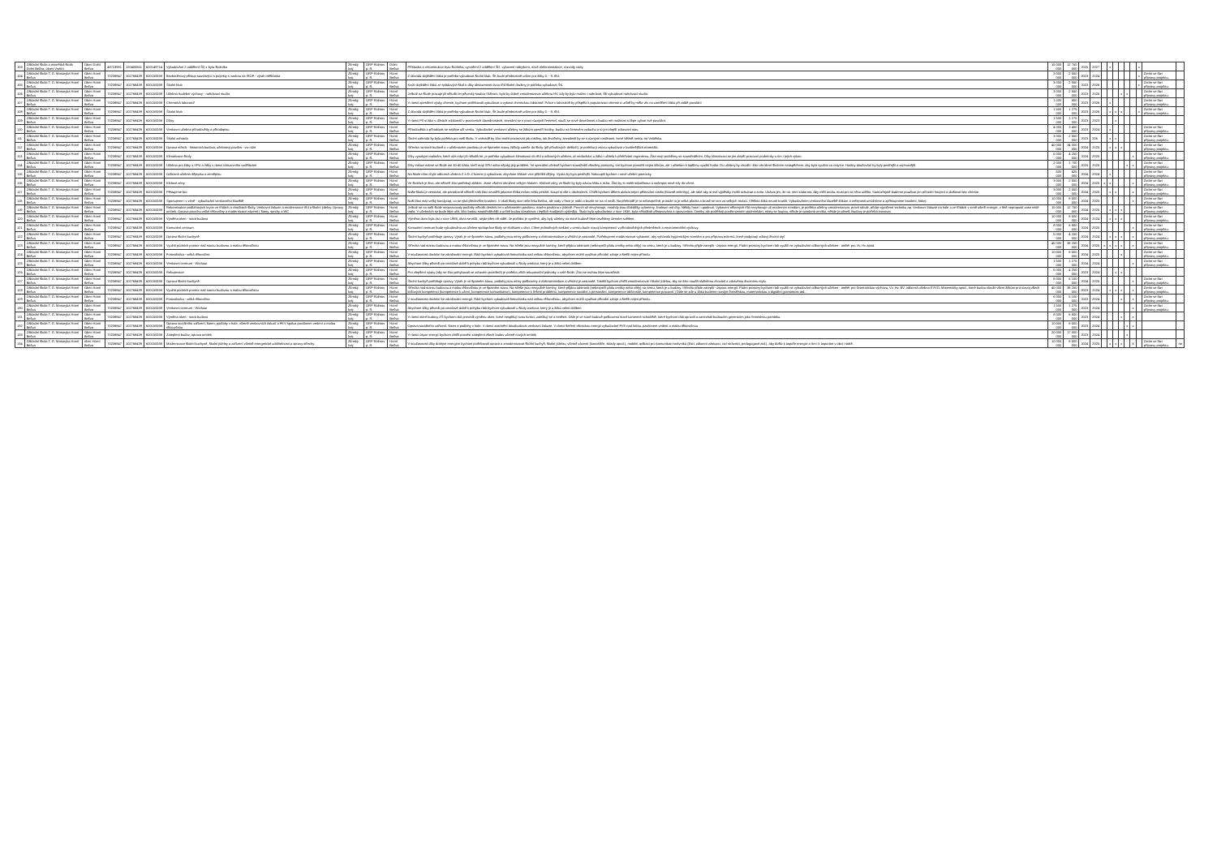| 103 | Základní škola a mateřská škola Dolní Bečva, okres Vsetín | Obec Dolní Bečva | 48723981 | 120400561 | 600149714 | Vybudování 2 oddělení ŠD z bytu školníka | Zlínský kraj | ORP Rožnov p. R. | Dolní Bečva | Přístavba a rekonstrukce bytu školníka, vytvoření 2 oddělení ŠD, vybavení nábytkem, nové elektroinstalace, rozvody vody. | 15 000 000 | 12 750 000 | 2025 | 2027 | | x | | | | | x | | |
| 104 | Základní škola T. G. Masaryka Horní Bečva | Obec Horní Bečva | 70238847 | 102768439 | 600150038 | Bezbariérový přístup související s projekty s vazbou na IROP - výtah měšťanka | Zlínský kraj | ORP Rožnov p. R. | Horní Bečva | Z důvodů dojíždění žáků je potřeba vybudovat školní klub, ŠK bude přednostně určen pro žáky 3. - 9. tříd. | 3 000 000 | 2 550 000 | 2023 | 2024 | | | | | | | x | Zatím ve fázi přípravy projektu. | |
| 105 | Základní škola T. G. Masaryka Horní Bečva | Obec Horní Bečva | 70238847 | 102768439 | 600150038 | Školní klub | Zlínský kraj | ORP Rožnov p. R. | Horní Bečva | Kvůli dojíždění žáků ze spádových škol a díky obsazenosti dvou tříd školní družiny je potřeba vybudovat ŠK. | 3 000 000 | 2 550 000 | 2023 | 2026 | | | | | | | x | Zatím ve fázi přípravy projektu. | |
| 106 | Základní škola T. G. Masaryka Horní Bečva | Obec Horní Bečva | 70238847 | 102768439 | 600150038 | Učebna hudební výchovy - nahrávací studio | Zlínský kraj | ORP Rožnov p. R. | Horní Bečva | Jelikož na škole pracuje již několik let pěvecký soubor Skřivani, bylo by dobré zmodernizovat učebnu HV, kdy by bylo možno i nahrávat, čili vybudovat nahrávací studio. | 3 000 000 | 2 550 000 | 2023 | 2026 | | | | x | x | | | Zatím ve fázi přípravy projektu. | |
| 107 | Základní škola T. G. Masaryka Horní Bečva | Obec Horní Bečva | 70238847 | 102768439 | 600150038 | Chemická laboratoř | Zlínský kraj | ORP Rožnov p. R. | Horní Bečva | V rámci zpestření výuky chemie, bychom potřebovali vybudovat a vybavit chemickou laboratoř. Práce v laboratoři by přispěla k popularizaci chemie a určitě by měla vliv na zaměření žáků při volbě povolání | 1 000 000 | 850 000 | 2023 | 2026 | | x | | | | | | Zatím ve fázi přípravy projektu. | |
| 108 | Základní škola T. G. Masaryka Horní Bečva | Obec Horní Bečva | 70238847 | 102768439 | 600150038 | Školní klub | Zlínský kraj | ORP Rožnov p. R. | Horní Bečva | Z důvodů dojíždění žáků je potřeba vybudovat školní klub, ŠK bude přednostně určen pro žáky 3. - 9. tříd. | 1 500 000 | 1 275 000 | 2023 | 2026 | | x | x | x | | | x | Zatím ve fázi přípravy projektu. | |
| 109 | Základní škola T. G. Masaryka Horní Bečva | Obec Horní Bečva | 70238847 | 102768439 | 600150038 | Dílny | Zlínský kraj | ORP Rožnov p. R. | Horní Bečva | V rámci Pč si žáci v dílnách zdokonalí v pracovních dovednostech, seznámí se s prací různých řemesel, naučí se nové dovednosti a budou mít možnost si lépe vybrat své povolání. | 1 500 000 | 1 275 000 | 2023 | 2023 | | | x | | | | | | |
| 110 | Základní škola T. G. Masaryka Horní Bečva | Obec Horní Bečva | 70238847 | 102768439 | 600150038 | Venkovní učebna přírodovědy a přírodopisu | Zlínský kraj | ORP Rožnov p. R. | Horní Bečva | Přírodověda a přírodopis se nejlépe učí venku. Vybudování venkovní učebny se žákům zpestří hodiny, budou na čerstvém vzduchu a to jim zlepší zdravotní stav. | 4 000 000 | 3 400 000 | 2023 | 2024 | | x | | | | | | Zatím ve fázi přípravy projektu. | |
| 111 | Základní škola T. G. Masaryka Horní Bečva | Obec Horní Bečva | 70238847 | 102768439 | 600150038 | Školní zahrada | Zlínský kraj | ORP Rožnov p. R. | Horní Bečva | Školní zahrada by byla potřeba pro naši školu. V zahradě by žáci mohli pozorovat jak rostliny, tak živočichy, seznámili by se s různými rostlinami, které běžně rostou na Valašsku. | 3 000 000 | 2 550 000 | 2023 | 206 | | x | x | | | | | Zatím ve fázi přípravy projektu. | |
| 112 | Základní škola T. G. Masaryka Horní Bečva | Obec Horní Bečva | 70238847 | 102768439 | 600150038 | Oprava střech - historická budova, učebnový pavilon - viz níže | Zlínský kraj | ORP Rožnov p. R. | Horní Bečva | Střecha na staré budově a v učebnovém pavilonu je ve špatném stavu. Někdy zateče do školy (při přívalových deštích), je potřeba ji znovu vybudovat z kvalitnějších materiálů. | 40 000 000 | 34 000 000 | 2024 | 2025 | | x | x | x | | | | Zatím ve fázi přípravy projektu. | |
| 113 | Základní škola T. G. Masaryka Horní Bečva | Obec Horní Bečva | 70238847 | 102768439 | 600150038 | Klimatizace školy | Zlínský kraj | ORP Rožnov p. R. | Horní Bečva | Díky vysokým teplotám, které nás trápí již několik let, je potřeba vybudovat klimatizaci do tříd a odborných učeben, ať nedochází u žáků i učitelů k přehřívání organismu. Žáci mají problémy se soustředěním. Díky klimatizaci se jim zlepší pracovní podmínky a tím i jejich výkon. | 5 000 000 | 4 250 000 | 2024 | 2025 | | | | | | x | | Zatím ve fázi přípravy projektu. | |
| 114 | Základní škola T. G. Masaryka Horní Bečva | Obec Horní Bečva | 70238847 | 102768439 | 600150038 | Učebna pro žáky s SPU a žáky v rámci inkluzivního vzdělávání | Zlínský kraj | ORP Rožnov p. R. | Horní Bečva | Díky inkluzi máme ve škole asi 30-40 žáků, kteří mají SPU nebo nějaký jiný problém. Ve speciální učebně bychom soustředili všechny pomůcky, tím bychom pomohli nejen žákům, ale i učitelům k lepšímu využití hodin. Do učebny by chodili i žáci ohrožení školním neúspěchem, aby byla využita co nejvíce. Hodiny doučování by byly pestřejší a zajímavější. | 2 000 000 | 1 700 000 | 2025 | 2025 | | | | | x | x | | Zatím ve fázi přípravy projektu. | |
| 115 | Základní škola T. G. Masaryka Horní Bečva | Obec Horní Bečva | 70238847 | 102768439 | 600150038 | Odborná učebna dějepisu a zeměpisu | Zlínský kraj | ORP Rožnov p. R. | Horní Bečva | Na škole nám chybí odborná učebna Z a D. Chceme ji vybudovat, abychom žákům více přiblížili dějiny. Výuka by byla pestřejší. Nakoupili bychom i nové učební pomůcky. | 500 000 | 425 000 | 2024 | 2024 | | x | | | | | | Zatím ve fázi přípravy projektu. | |
| 116 | Základní škola T. G. Masaryka Horní Bečva | Obec Horní Bečva | 70238847 | 102768439 | 600150038 | Klidové zóny | Zlínský kraj | ORP Rožnov p. R. | Horní Bečva | Ve školách je živo, ale někteří žáci potřebují zklidnit. Jsme všichni ohroženi velkým hlukem. Klidové zóny ve škole by byly oázou klidu a ticha. Žáci by si mohli odpočinout a načerpat nové síly do učení. | 3 000 000 | 2 550 000 | 2024 | 2025 | x | x | | | | x | | Zatím ve fázi přípravy projektu. | |
| 117 | Základní škola T. G. Masaryka Horní Bečva | Obec Horní Bečva | 70238847 | 102768439 | 600150038 | Pěstujeme bio | Zlínský kraj | ORP Rožnov p. R. | Horní Bečva | Naše škola je vesnická, ale paradoxně někteří naši žáci nevidělí jakroste třeba mrkev nebo petržel. Koupí si vše v obchodech. Chtěli bychom dětem ukázat nejen pěstování rostlin (hlavně zeleniny), ale také aby si své výpěstky mohli ochutnat a sníst. Ukázat jim, že nic není zadarmo. Aby měli úrodu, musí pro to něco udělat. Samozřejmě budeme používat jen přírodní hnojení a plošovat bez chemie. | 3 000 000 | 2 550 000 | 2024 | 2025 | | x | x | | | x | | Zatím ve fázi přípravy projektu. | |
| 118 | Základní škola T. G. Masaryka Horní Bečva | Obec Horní Bečva | 70238847 | 102768439 | 600150038 | Sportujeme i v zimě - vybudování venkovního kluziště | Zlínský kraj | ORP Rožnov p. R. | Horní Bečva | Naši žáci mají velký handycap, co se týká především bruslení. V okolí školy sice teče řeka Bečva, ale vody v řece je málo a bruslit se na ní nedá. Na přehradě je to nebezpečné, protože to je velká plocha a bruslí se tam za velkých mrazů. Většina žáků neumí bruslit. Vybudováním venkovního kluziště žákům a veřejnosti umožníme a zpřístupníme bruslení, hokej. | 10 000 000 | 8 500 000 | 2024 | 2025 | | | | | | x | | Zatím ve fázi přípravy projektu. | |
| 119 | Základní škola T. G. Masaryka Horní Bečva | Obec Horní Bečva | 70238847 | 102768439 | 600150038 | Rekonstrukce podlahových krytin ve třídách a chodbách školy. Venkovní žaluzie a modernizace tříd a školní jídelny. Opravy omítek. Oprava povrchu velké tělocvičny a modernizace zázemí ( šatny, sprchy a WC | Zlínský kraj | ORP Rožnov p. R. | Horní Bečva | Jelikož se na naší škole neopravovaly podlahy několik desítek let v učebnovém pavilonu, novém pavilonu v jídelně. Povrch už nevyhovuje, mnohdy jsou dlaždičky vylomeny, linoleum má díry. Někdy hrozí i upadnutí. Vybavení některých tříd nevyhovuje už moderním trendům, je potřeba učebny zmodernizovat, pravit tabule, přidat výpočetní techniku ap. Venkovní žaluzie na hale a ve třídách v zimě ušetří energie, v létě nepropustí zase teklé teplo. V učebnách se bude lépe učit, žáci budou soustředěnější a určitě budou dosahovat i lepších studijních výsledků. Škola byla vybudována v roce 1938, byla několikrát přistavována a opravována. Omítky ale podléhají povětrnostním podmínkám, místy se loupou, někde je opadaná omítka, někde je plíseň. Budovy je potřeba inovovat. | 15 000 000 | 12 750 000 | 2024 | 2025 | | x | x | x | | | | Zatím ve fázi přípravy projektu. | |
| 120 | Základní škola T. G. Masaryka Horní Bečva | Obec Horní Bečva | 70238847 | 102768439 | 600150038 | Výměna oken - stará budova | Zlínský kraj | ORP Rožnov p. R. | Horní Bečva | Výměna oken byla asi v roce 1989, okna se mlží, nejde přes ně vidět. Je potřeba je vyměnit, aby byly učebny na staré budově lépe osvětleny denním světlem. | 10 000 000 | 8 500 000 | 2024 | 2024 | | x | x | x | | | | Zatím ve fázi přípravy projektu. | |
| 121 | Základní škola T. G. Masaryka Horní Bečva | Obec Horní Bečva | 70238847 | 102768439 | 600150038 | Komunitní centrum | Zlínský kraj | ORP Rožnov p. R. | Horní Bečva | Komunitní centrum bude vybudováno za účelem spolupráce školy se složkami v obci. Cílem jednotlivých setkání v centru bude rozvoj kompetencí v přírodovědných předmětech a enviromentální výchovy. | 8 000 000 | 6 800 000 | 2024 | 2025 | | | | | | x | | Zatím ve fázi přípravy projektu. | |
| 122 | Základní škola T. G. Masaryka Horní Bečva | Obec Horní Bečva | 70238847 | 102768439 | 600150038 | Oprava školní kuchyně | Zlínský kraj | ORP Rožnov p. R. | Horní Bečva | Školní kuchyň potřebuje opravy. Výtah je ve špatném stavu, podlahy jsou místy poškozeny a elektroinstalace a větrání je zastaralé. Potřebujeme modernizovat vybavení, aby vyhovalo hygienickým normám a pro přípravu pokrmů, které podporují zdravý životní styl | 5 000 000 | 4 250 000 | 2024 | 2024 | | x | x | x | | x | | Zatím ve fázi přípravy projektu. | |
| 123 | Základní škola T. G. Masaryka Horní Bečva | Obec Horní Bečva | 70238847 | 102768439 | 600150038 | Využití půdních prostor nad starou budovou a malou tělocvičnou | Zlínský kraj | ORP Rožnov p. R. | Horní Bečva | Střecha nad starou budovou a malou tělocvičnou je ve špatném stavu. Na střeše jsou nevyužité komíny, které přijdou odstranit (nebezpečí pádu omítky nebo cihly) na cestu, která je u budovy. Střecha přijde zateplit - úspora energií. Půdní prostory bychom rádi využili na vybudování odborných učeben - ateliér pro Vv, Hv apod. | 45 000 000 | 38 250 000 | 2024 | 2025 | x | x | x | x | | x | | Zatím ve fázi přípravy projektu. | |
| 124 | Základní škola T. G. Masaryka Horní Bečva | Obec Horní Bečva | 70238847 | 102768439 | 600150038 | Fotovoltaika - velká tělocvična | Zlínský kraj | ORP Rožnov p. R. | Horní Bečva | V současnosti dochází ke zdražování energií. Rádi bychom vybudovali fotovoltaiku nad velkou tělocvičnou, abychom mohli využívat přírodní zdroje a šetřili nejen přírodu. | 10 000 000 | 8 500 000 | 2024 | 2025 | | | | x | | | | Zatím ve fázi přípravy projektu. | |
| 125 | Základní škola T. G. Masaryka Horní Bečva | Obec Horní Bečva | 70238847 | 102768439 | 600150038 | Venkovní centrum - Workout | Zlínský kraj | ORP Rožnov p. R. | Horní Bečva | Abychom žáky přivedli po covidové době k pohybu rádi bychom vybudovali u školy workout, který je u žáků velmi oblíben | 1 500 000 | 1 275 000 | 2024 | 2024 | | | | | | x | | Zatím ve fázi přípravy projektu. | |
| 126 | Základní škola T. G. Masaryka Horní Bečva | Obec Horní Bečva | 70238847 | 102768439 | 600150038 | Rekuperace | Zlínský kraj | ORP Rožnov p. R. | Horní Bečva | Pro zlepšení výuky (aby se žáci pohybovali ve zdravém prostředí) je potřeba zřídit rekuperační jednotky v celé škole. Žáci se mohou lépe soustředit. | 5 000 000 | 4 250 000 | 2023 | 2024 | | | x | x | | | | | |
| 127 | Základní škola T. G. Masaryka Horní Bečva | Obec Horní Bečva | 70238847 | 102768439 | 600150038 | Oprava školní kuchyně | Zlínský kraj | ORP Rožnov p. R. | Horní Bečva | Školní kuchyň potřebuje opravy. Výtah je ve špatném stavu, podlahy jsou místy poškozeny a elektroinstalace a větrání je zastaralé. Taktéž bychom chtěli zmodernizovat i školní jídelnu, aby se žáci naučili slušnému chování a zdravému životnímu stylu. | 6 000 000 | 5 100 000 | 2024 | 2025 | | | | | | x | | Zatím ve fázi přípravy projektu. | |
| 128 | Základní škola T. G. Masaryka Horní Bečva | Obec Horní Bečva | 70238847 | 102768439 | 600150038 | Využití půdních prostor nad starou budovou a malou tělocvičnou | Zlínský kraj | ORP Rožnov p. R. | Horní Bečva | Střecha nad starou budovou a malou tělocvičnou je ve špatném stavu. Na střeše jsou nevyužité komíny, které přijdou odstranit (nebezpečí pádu omítky nebo cihly) na cestu, která je u budovy. Střecha přijde zateplit - úspora energií. Půdní prostory bychom rádi využili na vybudování odborných učeben - ateliér pro Dramatickou výchovu, Vv, Hv, BV, odborná učebna EVVO, Matematiky apod., které budou sloužit všem žákům pro rozvoj všech klíčových kompetencí (kompetence k učení, kompetence komunikativní, kompetence k řešení problémů, kompetence sociální a personální, kompetence občanské, kompetence pracovní.) Dále se zde u žáků budeme rozvíjet čtenářskou, matematickou a digitální gramotnost atd.. | 45 000 000 | 38 250 000 | 2023 | 2024 | | x | x | x | | x | | Zatím ve fázi přípravy projektu. | |
| 129 | Základní škola T. G. Masaryka Horní Bečva | Obec Horní Bečva | 70238847 | 102768439 | 600150038 | Fotovoltaika - velká tělocvična | Zlínský kraj | ORP Rožnov p. R. | Horní Bečva | V současnosti dochází ke zdražování energií. Rádi bychom vybudovali fotovoltaiku nad velkou tělocvičnou, abychom mohli využívat přírodní zdroje a šetřili nejen přírodu. | 6 000 000 | 5 100 000 | 2023 | 2024 | | | | x | | x | | Zatím ve fázi přípravy projektu. | |
| 130 | Základní škola T. G. Masaryka Horní Bečva | Obec Horní Bečva | 70238847 | 102768439 | 600150038 | Venkovní centrum - Workout | Zlínský kraj | ORP Rožnov p. R. | Horní Bečva | Abychom žáky přivedli po covidové době k pohybu rádi bychom vybudovali u školy workout, který je u žáků velmi oblíben | 1 500 000 | 1 275 000 | 2023 | 2024 | | | | | | x | | Zatím ve fázi přípravy projektu. | |
| 131 | Základní škola T. G. Masaryka Horní Bečva | Obec Horní Bečva | 70238847 | 102768439 | 600150038 | Výměna oken - stará budova | Zlínský kraj | ORP Rožnov p. R. | Horní Bečva | V rámci staré budovy ZŠ bychom rádi provedli výměnu oken, které nesplňují svou funkci, zamlžují se a netěsní. Dále je ve staré budově poškozeno staré kamenné schodiště, které bychom rádi opravili a zanechali budoucím generacím jako řemeslnou památku. | 8 000 000 | 6 800 000 | 2023 | 2024 | | | | x | | x | | | |
| 132 | Základní škola T. G. Masaryka Horní Bečva | Obec Horní Bečva | 70238847 | 102768439 | 600150038 | Oprava sociálního zařízení, šaten, podlahy v hale, včetně venkovních žaluzií a FEV spolus pavilonem vedení a malou tělocvičnou | Zlínský kraj | ORP Rožnov p. R. | Horní Bečva | Oprava sociálního zařízení, šaten a podlahy v hale. V rámci zastínění dovabudovat venkovní žaluzie. V rámci šetření elktrickou energií vybudování FVE nad halou, pavilonem vedení a malou tělocvičnou | 10 000 000 | 8 500 000 | 2023 | 2024 | | | | | x | x | | | |
| 133 | Základní škola T. G. Masaryka Horní Bečva | Obec Horní Bečva | 70238847 | 102768439 | 600150038 | Zateplení budov, oprava omítek | Zlínský kraj | ORP Rožnov p. R. | Horní Bečva | V rámci úspor energií bychom chtěli provést zateplení všech budov včetně nových omítek | 20 000 000 | 17 000 000 | 2023 | 2024 | | | | | x | | | | |
| 134 | Základní škola T. G. Masaryka Horní Bečva | obec Horní Bečva | 70238847 | 102768439 | 600150038 | Modernizace školní kuchyně, školní jídelny a zařízení včetně energetické udržitelnosti a opravy střechy. | Zlínský kraj | ORP Rožnov p. R. | Horní Bečva | V současnosti díky drahým energiím bychom potřebovali opravit a zmodernizovat školní kuchyň, školní jídelnu, včetně zázemí (kanceláře, sklady apod.), mobilní aplikaci pro komunikaci strávníků (žáci, zákonní zástupci, cizí strávníci, pedagogové atd.), aby došlo k úspoře energie a tím i k úsporám v obci i státě. | 10 000 000 | 8 500 000 | 2024 | 2025 | | x | x | x | | X | | Zatím ve fázi přípravy projektu. | ne |